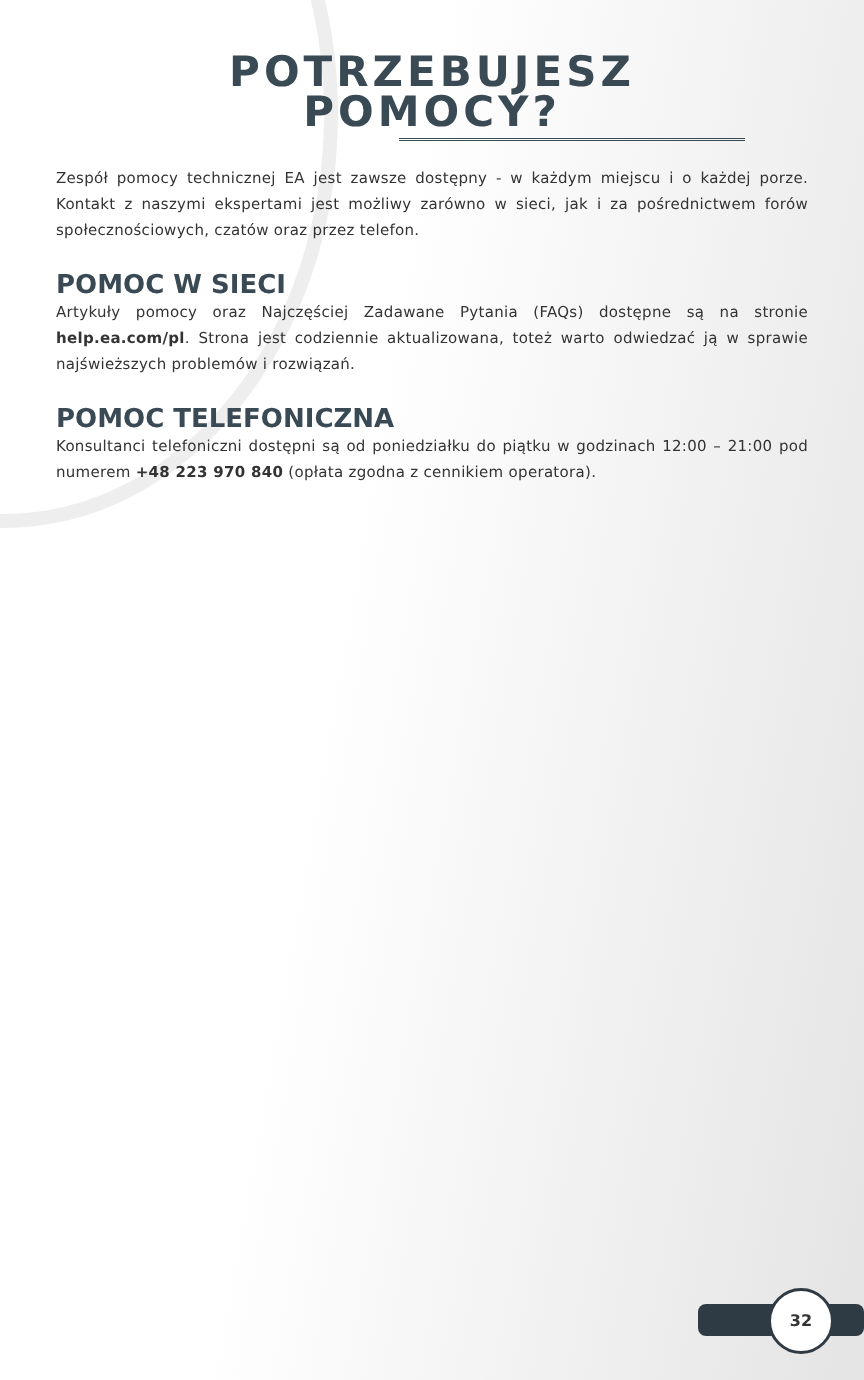POTRZEBUJESZ
POMOCY?
Zespół pomocy technicznej EA jest zawsze dostępny - w każdym miejscu i o każdej porze. Kontakt z naszymi ekspertami jest możliwy zarówno w sieci, jak i za pośrednictwem forów społecznościowych, czatów oraz przez telefon.
POMOC W SIECI
Artykuły pomocy oraz Najczęściej Zadawane Pytania (FAQs) dostępne są na stronie help.ea.com/pl. Strona jest codziennie aktualizowana, toteż warto odwiedzać ją w sprawie najświeższych problemów i rozwiązań.
POMOC TELEFONICZNA
Konsultanci telefoniczni dostępni są od poniedziałku do piątku w godzinach 12:00 – 21:00 pod numerem +48 223 970 840 (opłata zgodna z cennikiem operatora).
32